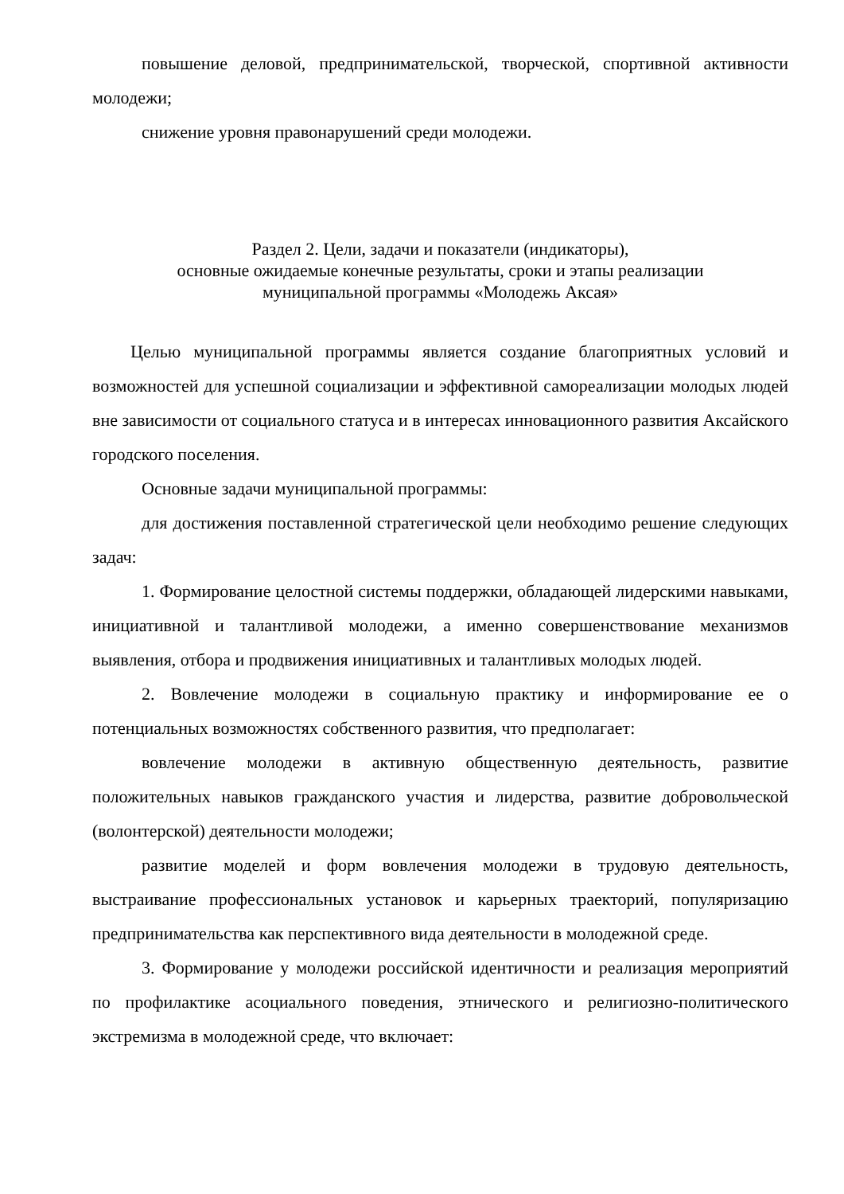повышение деловой, предпринимательской, творческой, спортивной активности молодежи;
снижение уровня правонарушений среди молодежи.
Раздел 2. Цели, задачи и показатели (индикаторы),
основные ожидаемые конечные результаты, сроки и этапы реализации
муниципальной программы «Молодежь Аксая»
Целью муниципальной программы является создание благоприятных условий и возможностей для успешной социализации и эффективной самореализации молодых людей вне зависимости от социального статуса и в интересах инновационного развития Аксайского городского поселения.
Основные задачи муниципальной программы:
для достижения поставленной стратегической цели необходимо решение следующих задач:
1. Формирование целостной системы поддержки, обладающей лидерскими навыками, инициативной и талантливой молодежи, а именно совершенствование механизмов выявления, отбора и продвижения инициативных и талантливых молодых людей.
2. Вовлечение молодежи в социальную практику и информирование ее о потенциальных возможностях собственного развития, что предполагает:
вовлечение молодежи в активную общественную деятельность, развитие положительных навыков гражданского участия и лидерства, развитие добровольческой (волонтерской) деятельности молодежи;
развитие моделей и форм вовлечения молодежи в трудовую деятельность, выстраивание профессиональных установок и карьерных траекторий, популяризацию предпринимательства как перспективного вида деятельности в молодежной среде.
3. Формирование у молодежи российской идентичности и реализация мероприятий по профилактике асоциального поведения, этнического и религиозно-политического экстремизма в молодежной среде, что включает: